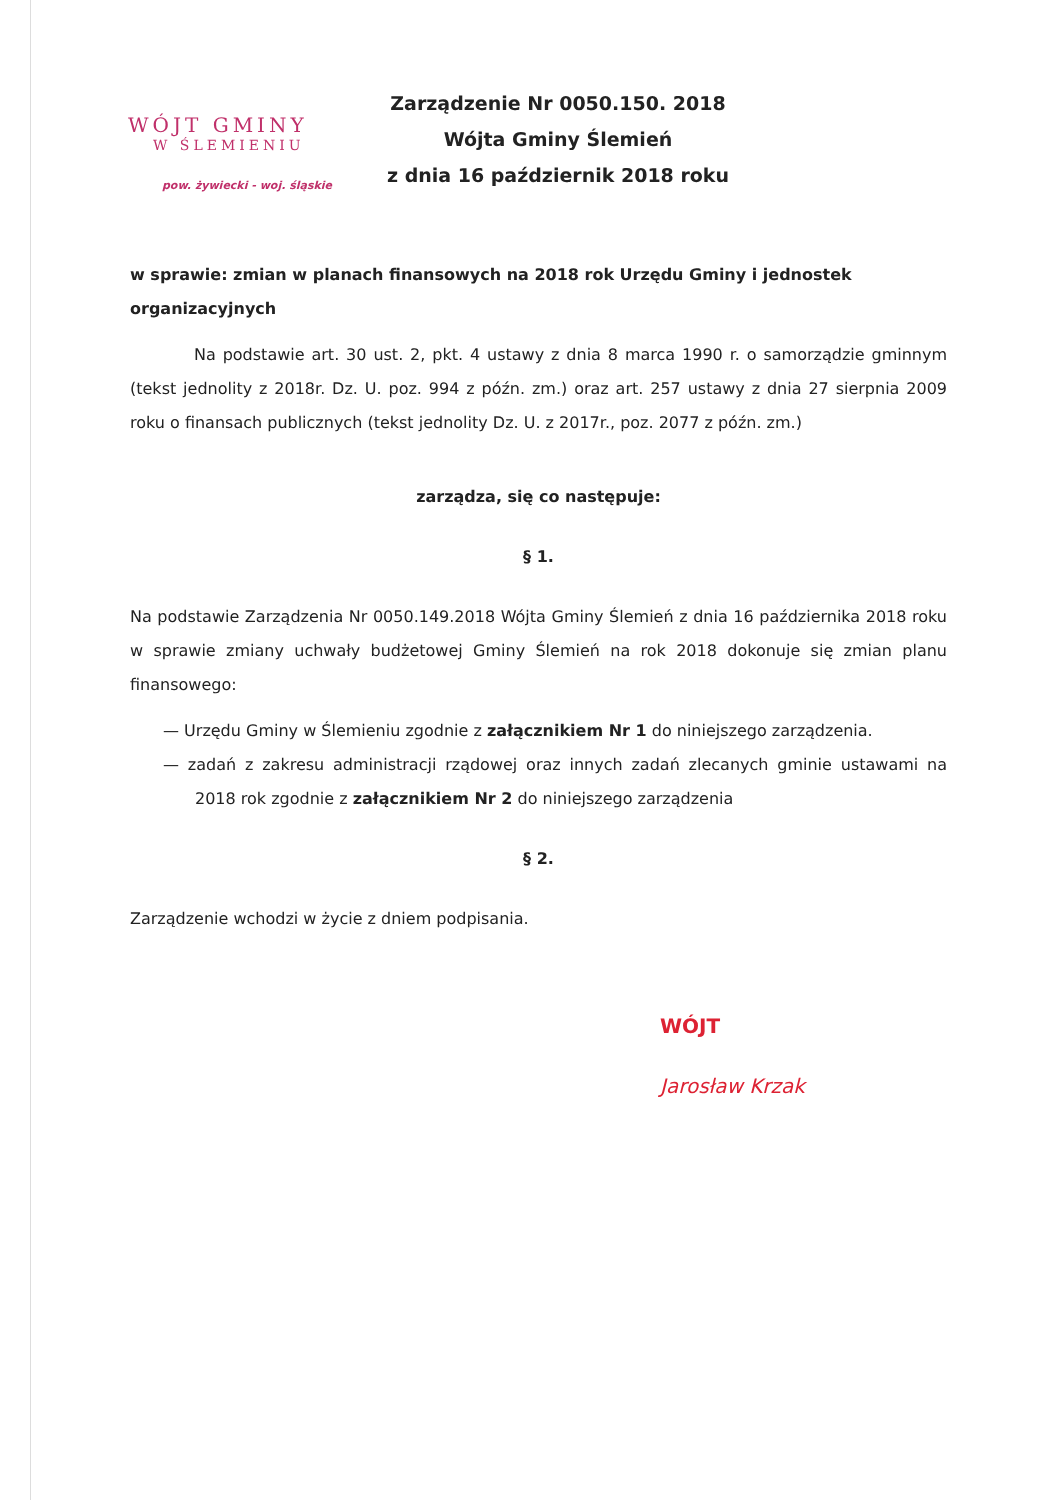WÓJT GMINY
W ŚLEMIENIU
pow. żywiecki - woj. śląskie
Zarządzenie Nr 0050.150. 2018
Wójta Gminy Ślemień
z dnia 16 październik 2018 roku
w sprawie: zmian w planach finansowych na 2018 rok Urzędu Gminy i jednostek organizacyjnych
Na podstawie art. 30 ust. 2, pkt. 4 ustawy z dnia 8 marca 1990 r. o samorządzie gminnym (tekst jednolity z 2018r. Dz. U. poz. 994 z późn. zm.) oraz art. 257 ustawy z dnia 27 sierpnia 2009 roku o finansach publicznych (tekst jednolity Dz. U. z 2017r., poz. 2077 z późn. zm.)
zarządza, się co następuje:
§ 1.
Na podstawie Zarządzenia Nr 0050.149.2018 Wójta Gminy Ślemień z dnia 16 października 2018 roku w sprawie zmiany uchwały budżetowej Gminy Ślemień na rok 2018 dokonuje się zmian planu finansowego:
— Urzędu Gminy w Ślemieniu zgodnie z załącznikiem Nr 1 do niniejszego zarządzenia.
— zadań z zakresu administracji rządowej oraz innych zadań zlecanych gminie ustawami na 2018 rok zgodnie z załącznikiem Nr 2 do niniejszego zarządzenia
§ 2.
Zarządzenie wchodzi w życie z dniem podpisania.
WÓJT
Jarosław Krzak